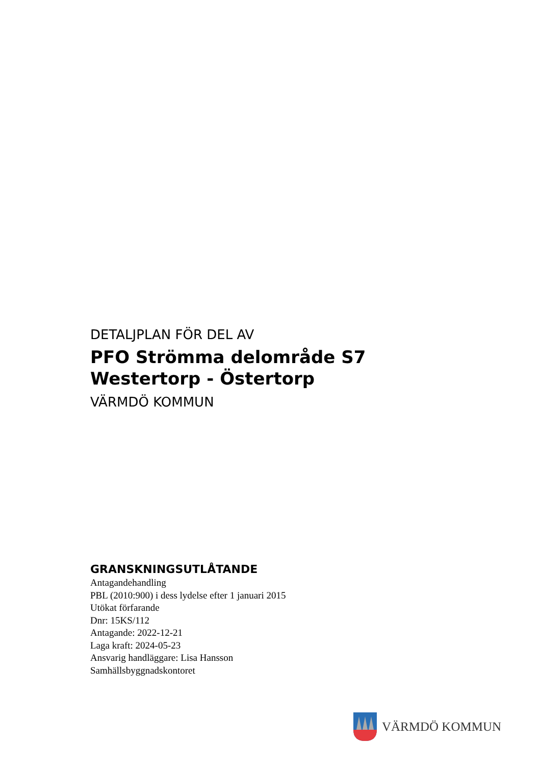DETALJPLAN FÖR DEL AV
PFO Strömma delområde S7
Westertorp - Östertorp
VÄRMDÖ KOMMUN
GRANSKNINGSUTLÅTANDE
Antagandehandling
PBL (2010:900) i dess lydelse efter 1 januari 2015
Utökat förfarande
Dnr: 15KS/112
Antagande: 2022-12-21
Laga kraft: 2024-05-23
Ansvarig handläggare: Lisa Hansson
Samhällsbyggnadskontoret
VÄRMDÖ KOMMUN